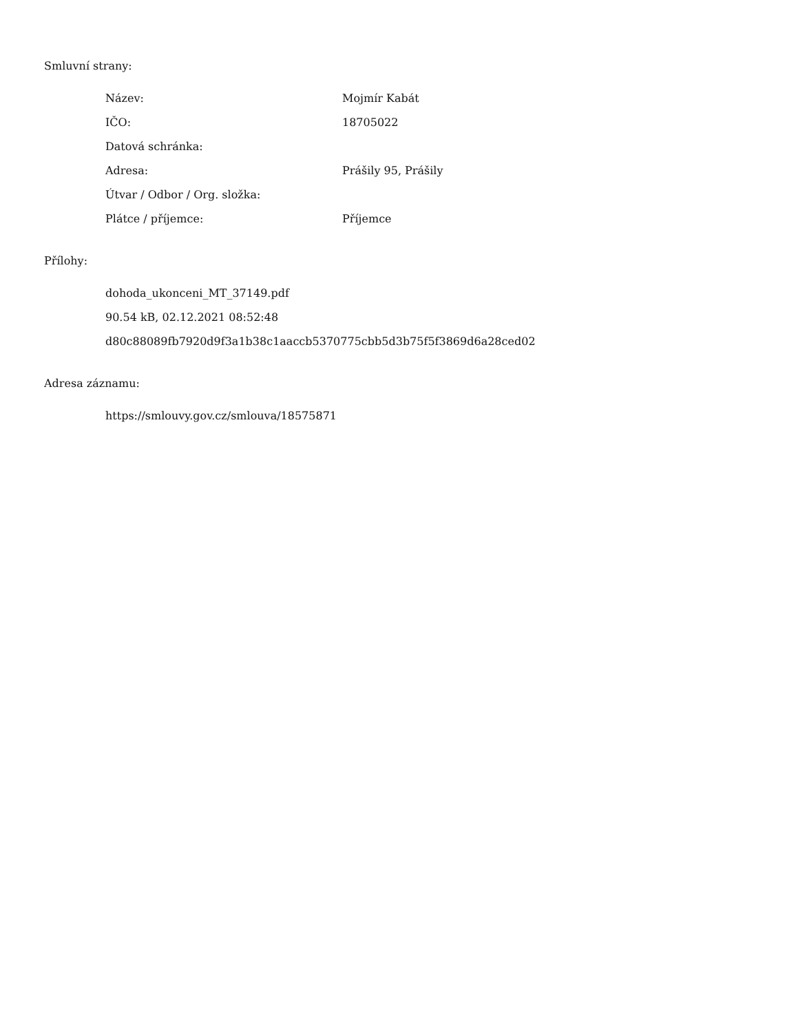Smluvní strany:
| Název: | Mojmír Kabát |
| IČO: | 18705022 |
| Datová schránka: | |
| Adresa: | Prášily 95, Prášily |
| Útvar / Odbor / Org. složka: | |
| Plátce / příjemce: | Příjemce |
Přílohy:
dohoda_ukonceni_MT_37149.pdf
90.54 kB, 02.12.2021 08:52:48
d80c88089fb7920d9f3a1b38c1aaccb5370775cbb5d3b75f5f3869d6a28ced02
Adresa záznamu:
https://smlouvy.gov.cz/smlouva/18575871